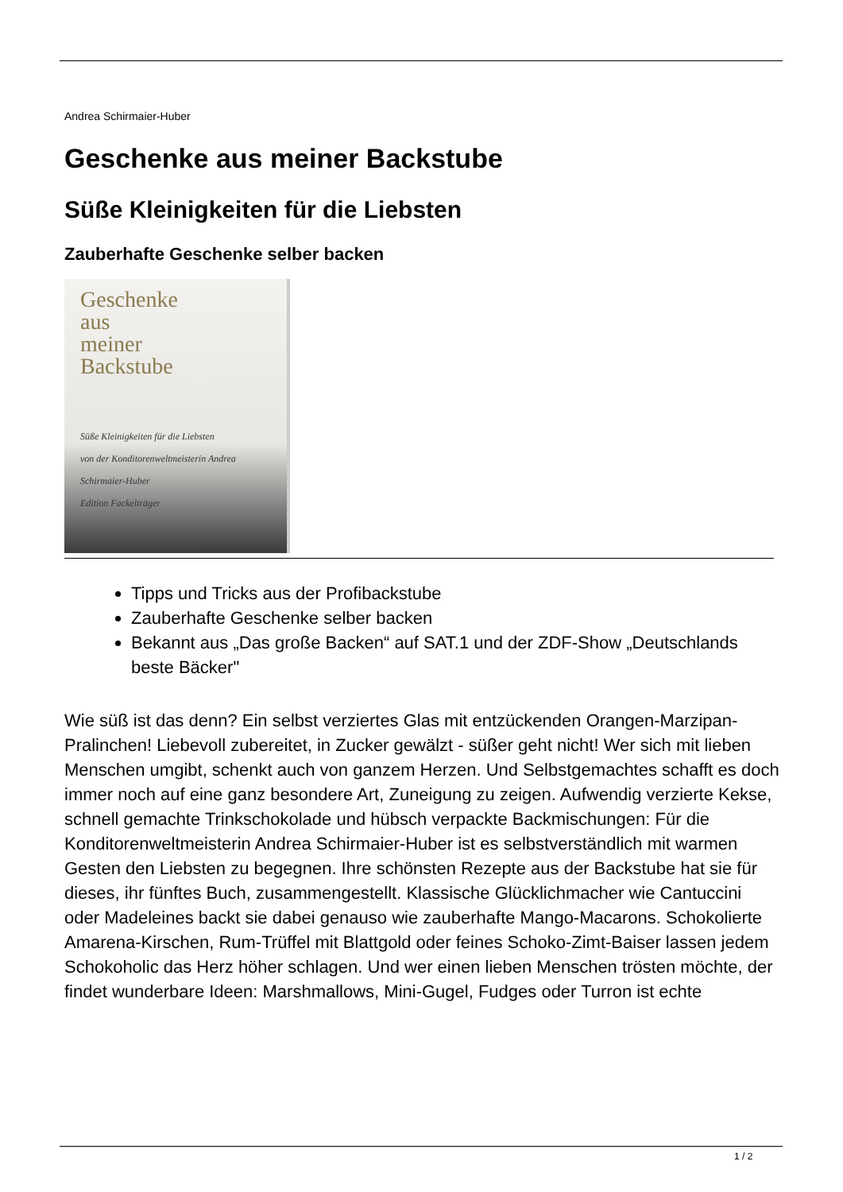Andrea Schirmaier-Huber
Geschenke aus meiner Backstube
Süße Kleinigkeiten für die Liebsten
Zauberhafte Geschenke selber backen
Geschenke
aus
meiner
Backstube
Süße Kleinigkeiten für die Liebsten
von der Konditorenweltmeisterin Andrea Schirmaier-Huber
Edition Fackelträger
Tipps und Tricks aus der Profibackstube
Zauberhafte Geschenke selber backen
Bekannt aus „Das große Backen“ auf SAT.1 und der ZDF-Show „Deutschlands beste Bäcker"
Wie süß ist das denn? Ein selbst verziertes Glas mit entzückenden Orangen-Marzipan-Pralinchen! Liebevoll zubereitet, in Zucker gewälzt - süßer geht nicht! Wer sich mit lieben Menschen umgibt, schenkt auch von ganzem Herzen. Und Selbstgemachtes schafft es doch immer noch auf eine ganz besondere Art, Zuneigung zu zeigen. Aufwendig verzierte Kekse, schnell gemachte Trinkschokolade und hübsch verpackte Backmischungen: Für die Konditorenweltmeisterin Andrea Schirmaier-Huber ist es selbstverständlich mit warmen Gesten den Liebsten zu begegnen. Ihre schönsten Rezepte aus der Backstube hat sie für dieses, ihr fünftes Buch, zusammengestellt. Klassische Glücklichmacher wie Cantuccini oder Madeleines backt sie dabei genauso wie zauberhafte Mango-Macarons. Schokolierte Amarena-Kirschen, Rum-Trüffel mit Blattgold oder feines Schoko-Zimt-Baiser lassen jedem Schokoholic das Herz höher schlagen. Und wer einen lieben Menschen trösten möchte, der findet wunderbare Ideen: Marshmallows, Mini-Gugel, Fudges oder Turron ist echte
1 / 2